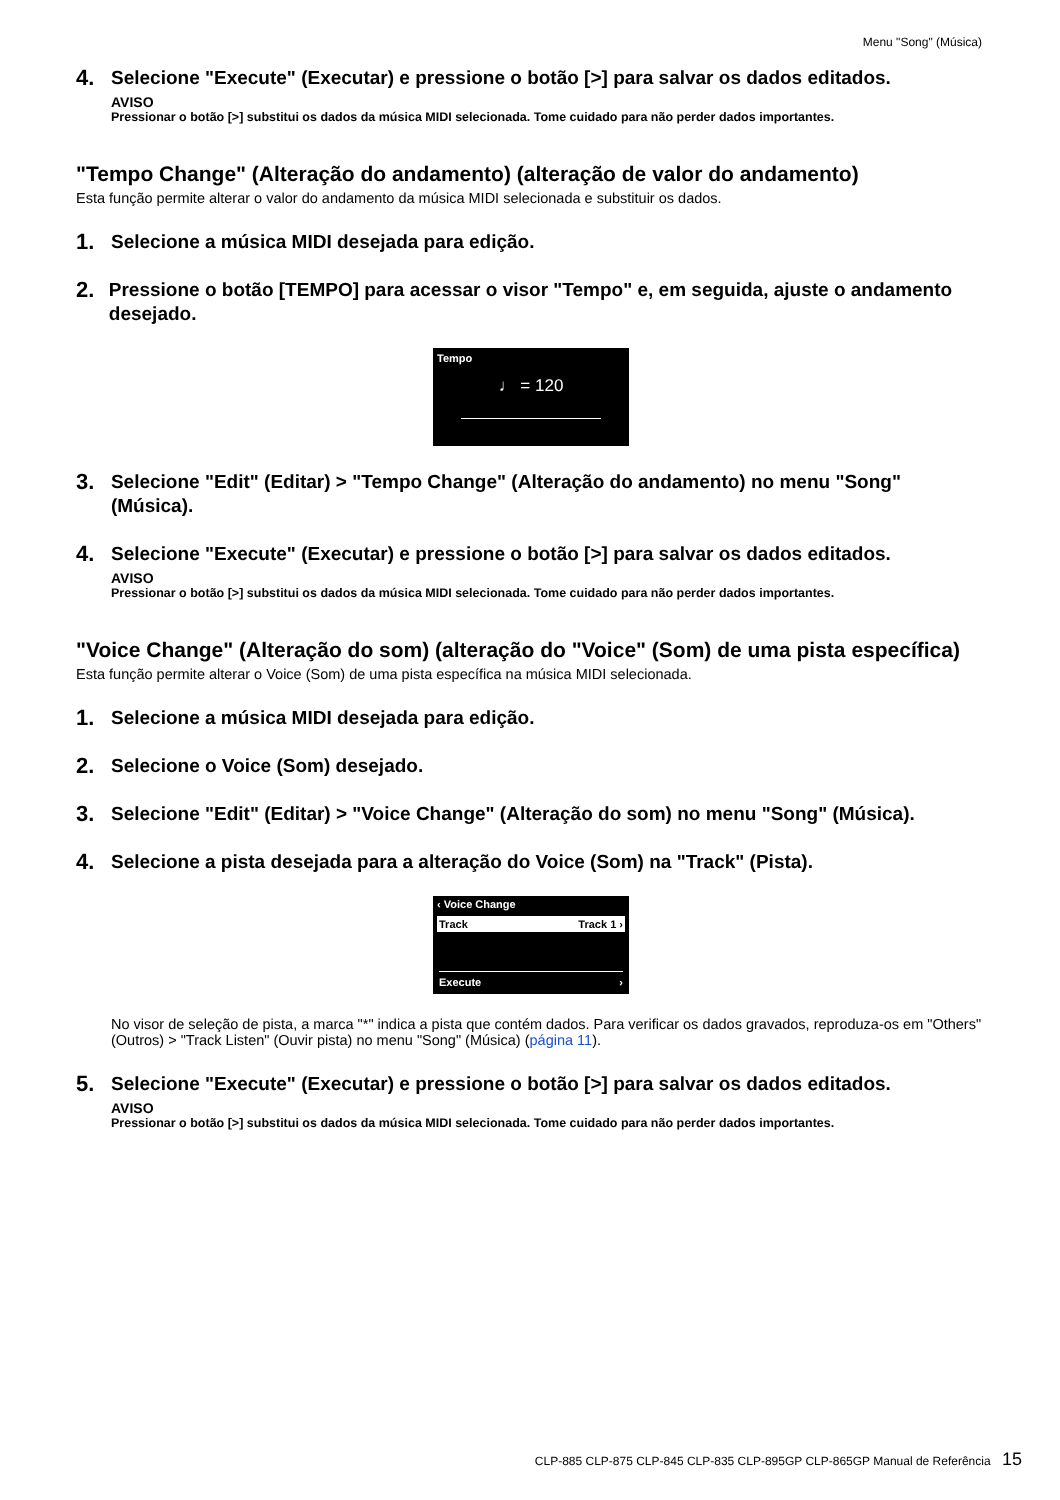Menu "Song" (Música)
4. Selecione "Execute" (Executar) e pressione o botão [>] para salvar os dados editados.
AVISO
Pressionar o botão [>] substitui os dados da música MIDI selecionada. Tome cuidado para não perder dados importantes.
"Tempo Change" (Alteração do andamento) (alteração de valor do andamento)
Esta função permite alterar o valor do andamento da música MIDI selecionada e substituir os dados.
1. Selecione a música MIDI desejada para edição.
2. Pressione o botão [TEMPO] para acessar o visor "Tempo" e, em seguida, ajuste o andamento desejado.
Tempo
♩ = 120
3. Selecione "Edit" (Editar) > "Tempo Change" (Alteração do andamento) no menu "Song" (Música).
4. Selecione "Execute" (Executar) e pressione o botão [>] para salvar os dados editados.
AVISO
Pressionar o botão [>] substitui os dados da música MIDI selecionada. Tome cuidado para não perder dados importantes.
"Voice Change" (Alteração do som) (alteração do "Voice" (Som) de uma pista específica)
Esta função permite alterar o Voice (Som) de uma pista específica na música MIDI selecionada.
1. Selecione a música MIDI desejada para edição.
2. Selecione o Voice (Som) desejado.
3. Selecione "Edit" (Editar) > "Voice Change" (Alteração do som) no menu "Song" (Música).
4. Selecione a pista desejada para a alteração do Voice (Som) na "Track" (Pista).
‹ Voice Change
Track Track 1 ›
Execute ›
No visor de seleção de pista, a marca "*" indica a pista que contém dados. Para verificar os dados gravados, reproduza-os em "Others" (Outros) > "Track Listen" (Ouvir pista) no menu "Song" (Música) (página 11).
5. Selecione "Execute" (Executar) e pressione o botão [>] para salvar os dados editados.
AVISO
Pressionar o botão [>] substitui os dados da música MIDI selecionada. Tome cuidado para não perder dados importantes.
CLP-885 CLP-875 CLP-845 CLP-835 CLP-895GP CLP-865GP Manual de Referência 15